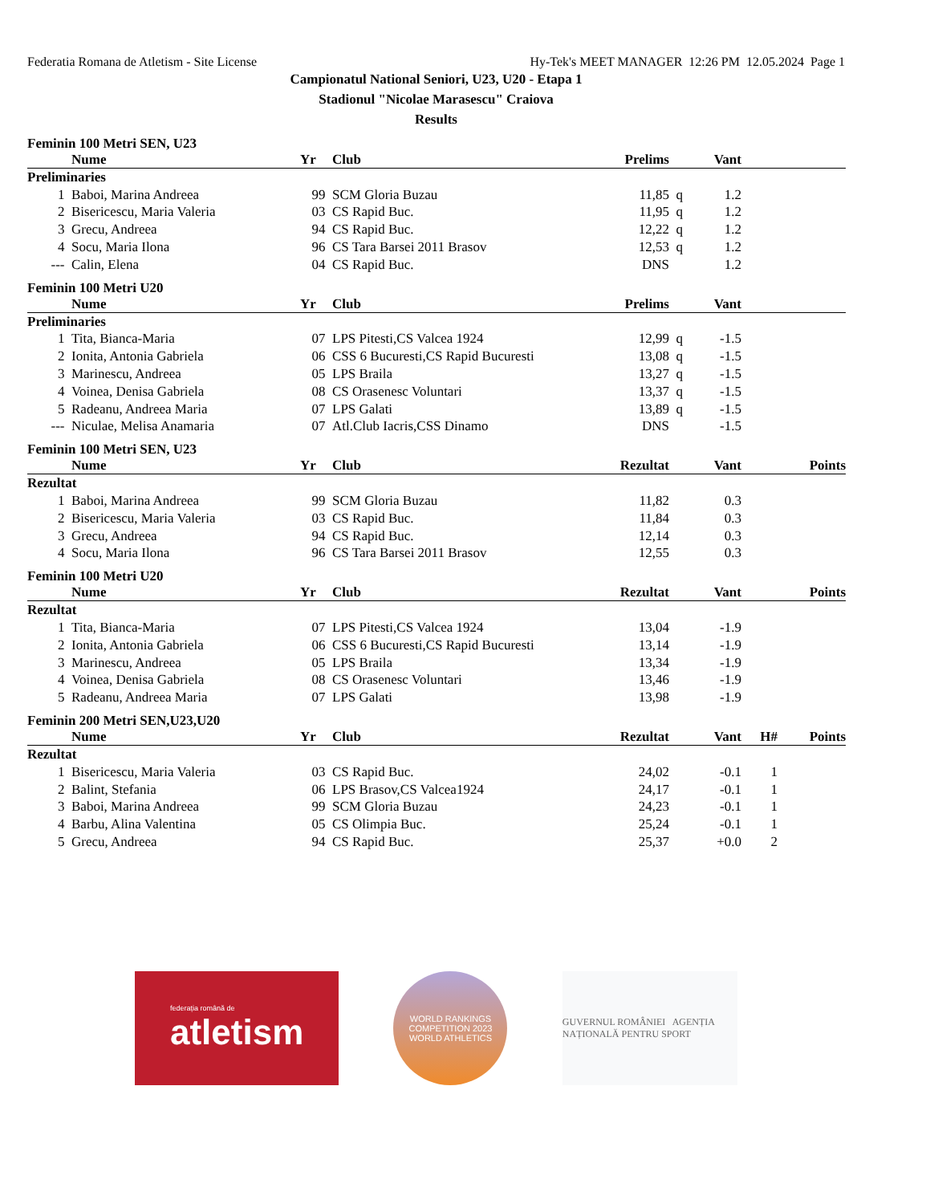Federatia Romana de Atletism - Site License Hy-Tek's MEET MANAGER 12:26 PM 12.05.2024 Page 1
Campionatul National Seniori, U23, U20 - Etapa 1
Stadionul "Nicolae Marasescu" Craiova
Results
Feminin 100 Metri SEN, U23
| | Nume | Yr | Club | Prelims | | Vant | |
| --- | --- | --- | --- | --- | --- | --- | --- |
| Preliminaries | | | | | | | |
| 1 | Baboi, Marina Andreea | 99 | SCM Gloria Buzau | 11,85 | q | 1.2 | |
| 2 | Bisericescu, Maria Valeria | 03 | CS Rapid Buc. | 11,95 | q | 1.2 | |
| 3 | Grecu, Andreea | 94 | CS Rapid Buc. | 12,22 | q | 1.2 | |
| 4 | Socu, Maria Ilona | 96 | CS Tara Barsei 2011 Brasov | 12,53 | q | 1.2 | |
| --- | Calin, Elena | 04 | CS Rapid Buc. | DNS | | 1.2 | |
Feminin 100 Metri U20
| | Nume | Yr | Club | Prelims | | Vant | |
| --- | --- | --- | --- | --- | --- | --- | --- |
| Preliminaries | | | | | | | |
| 1 | Tita, Bianca-Maria | 07 | LPS Pitesti,CS Valcea 1924 | 12,99 | q | -1.5 | |
| 2 | Ionita, Antonia Gabriela | 06 | CSS 6 Bucuresti,CS Rapid Bucuresti | 13,08 | q | -1.5 | |
| 3 | Marinescu, Andreea | 05 | LPS Braila | 13,27 | q | -1.5 | |
| 4 | Voinea, Denisa Gabriela | 08 | CS Orasenesc Voluntari | 13,37 | q | -1.5 | |
| 5 | Radeanu, Andreea Maria | 07 | LPS Galati | 13,89 | q | -1.5 | |
| --- | Niculae, Melisa Anamaria | 07 | Atl.Club Iacris,CSS Dinamo | DNS | | -1.5 | |
Feminin 100 Metri SEN, U23
| | Nume | Yr | Club | Rezultat | | Vant | Points |
| --- | --- | --- | --- | --- | --- | --- | --- |
| Rezultat | | | | | | | |
| 1 | Baboi, Marina Andreea | 99 | SCM Gloria Buzau | 11,82 | | 0.3 | |
| 2 | Bisericescu, Maria Valeria | 03 | CS Rapid Buc. | 11,84 | | 0.3 | |
| 3 | Grecu, Andreea | 94 | CS Rapid Buc. | 12,14 | | 0.3 | |
| 4 | Socu, Maria Ilona | 96 | CS Tara Barsei 2011 Brasov | 12,55 | | 0.3 | |
Feminin 100 Metri U20
| | Nume | Yr | Club | Rezultat | | Vant | Points |
| --- | --- | --- | --- | --- | --- | --- | --- |
| Rezultat | | | | | | | |
| 1 | Tita, Bianca-Maria | 07 | LPS Pitesti,CS Valcea 1924 | 13,04 | | -1.9 | |
| 2 | Ionita, Antonia Gabriela | 06 | CSS 6 Bucuresti,CS Rapid Bucuresti | 13,14 | | -1.9 | |
| 3 | Marinescu, Andreea | 05 | LPS Braila | 13,34 | | -1.9 | |
| 4 | Voinea, Denisa Gabriela | 08 | CS Orasenesc Voluntari | 13,46 | | -1.9 | |
| 5 | Radeanu, Andreea Maria | 07 | LPS Galati | 13,98 | | -1.9 | |
Feminin 200 Metri SEN,U23,U20
| | Nume | Yr | Club | Rezultat | | Vant | H# | Points |
| --- | --- | --- | --- | --- | --- | --- | --- | --- |
| Rezultat | | | | | | | | |
| 1 | Bisericescu, Maria Valeria | 03 | CS Rapid Buc. | 24,02 | | -0.1 | 1 | |
| 2 | Balint, Stefania | 06 | LPS Brasov,CS Valcea1924 | 24,17 | | -0.1 | 1 | |
| 3 | Baboi, Marina Andreea | 99 | SCM Gloria Buzau | 24,23 | | -0.1 | 1 | |
| 4 | Barbu, Alina Valentina | 05 | CS Olimpia Buc. | 25,24 | | -0.1 | 1 | |
| 5 | Grecu, Andreea | 94 | CS Rapid Buc. | 25,37 | | +0.0 | 2 | |
federația română de
atletism
WORLD RANKINGS COMPETITION 2023
WORLD ATHLETICS
GUVERNUL ROMÂNIEI AGENȚIA NAȚIONALĂ PENTRU SPORT